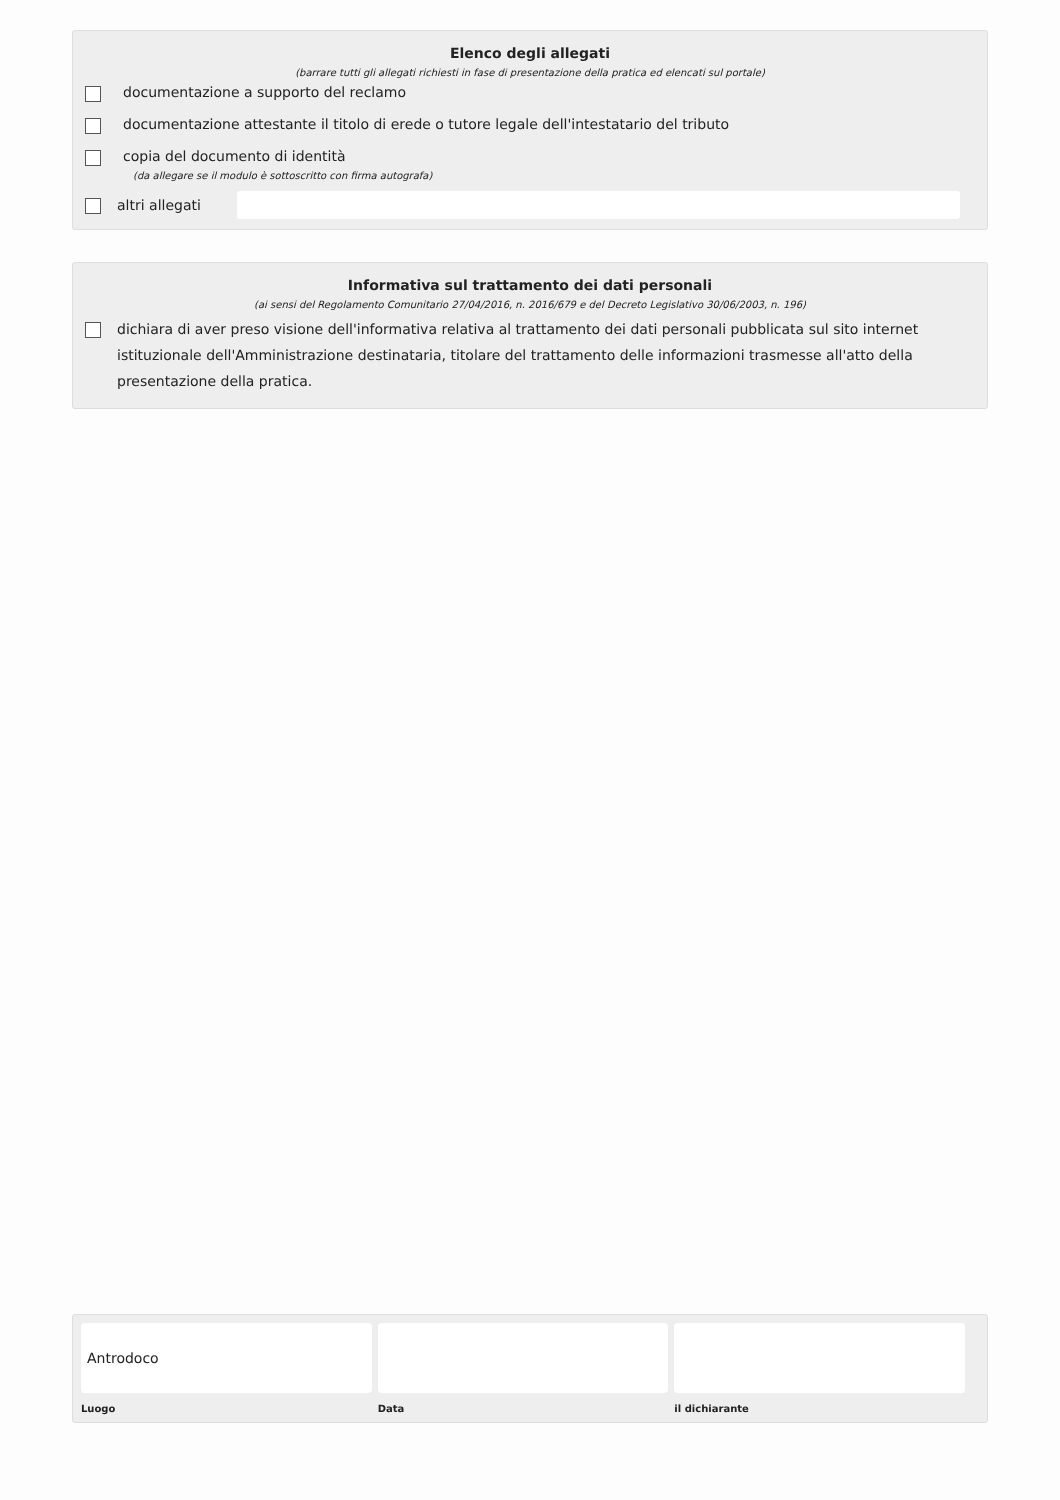Elenco degli allegati
(barrare tutti gli allegati richiesti in fase di presentazione della pratica ed elencati sul portale)
documentazione a supporto del reclamo
documentazione attestante il titolo di erede o tutore legale dell'intestatario del tributo
copia del documento di identità
(da allegare se il modulo è sottoscritto con firma autografa)
altri allegati
Informativa sul trattamento dei dati personali
(ai sensi del Regolamento Comunitario 27/04/2016, n. 2016/679 e del Decreto Legislativo 30/06/2003, n. 196)
dichiara di aver preso visione dell'informativa relativa al trattamento dei dati personali pubblicata sul sito internet istituzionale dell'Amministrazione destinataria, titolare del trattamento delle informazioni trasmesse all'atto della presentazione della pratica.
Antrodoco
Luogo
Data il dichiarante